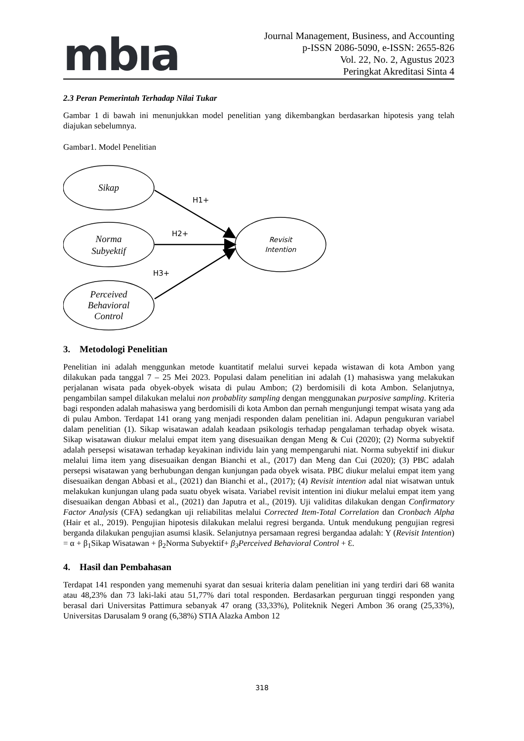mbıa
Journal Management, Business, and Accounting
p-ISSN 2086-5090, e-ISSN: 2655-826
Vol. 22, No. 2, Agustus 2023
Peringkat Akreditasi Sinta 4
2.3 Peran Pemerintah Terhadap Nilai Tukar
Gambar 1 di bawah ini menunjukkan model penelitian yang dikembangkan berdasarkan hipotesis yang telah diajukan sebelumnya.
Gambar1. Model Penelitian
Sikap
Norma
Subyektif
Perceived
Behavioral
Control
Revisit
Intention
H1+
H2+
H3+
3. Metodologi Penelitian
Penelitian ini adalah menggunkan metode kuantitatif melalui survei kepada wistawan di kota Ambon yang dilakukan pada tanggal 7 – 25 Mei 2023. Populasi dalam penelitian ini adalah (1) mahasiswa yang melakukan perjalanan wisata pada obyek-obyek wisata di pulau Ambon; (2) berdomisili di kota Ambon. Selanjutnya, pengambilan sampel dilakukan melalui non probablity sampling dengan menggunakan purposive sampling. Kriteria bagi responden adalah mahasiswa yang berdomisili di kota Ambon dan pernah mengunjungi tempat wisata yang ada di pulau Ambon. Terdapat 141 orang yang menjadi responden dalam penelitian ini. Adapun pengukuran variabel dalam penelitian (1). Sikap wisatawan adalah keadaan psikologis terhadap pengalaman terhadap obyek wisata. Sikap wisatawan diukur melalui empat item yang disesuaikan dengan Meng & Cui (2020); (2) Norma subyektif adalah persepsi wisatawan terhadap keyakinan individu lain yang mempengaruhi niat. Norma subyektif ini diukur melalui lima item yang disesuaikan dengan Bianchi et al., (2017) dan Meng dan Cui (2020); (3) PBC adalah persepsi wisatawan yang berhubungan dengan kunjungan pada obyek wisata. PBC diukur melalui empat item yang disesuaikan dengan Abbasi et al., (2021) dan Bianchi et al., (2017); (4) Revisit intention adal niat wisatwan untuk melakukan kunjungan ulang pada suatu obyek wisata. Variabel revisit intention ini diukur melalui empat item yang disesuaikan dengan Abbasi et al., (2021) dan Japutra et al., (2019). Uji validitas dilakukan dengan Confirmatory Factor Analysis (CFA) sedangkan uji reliabilitas melalui Corrected Item-Total Correlation dan Cronbach Alpha (Hair et al., 2019). Pengujian hipotesis dilakukan melalui regresi berganda. Untuk mendukung pengujian regresi berganda dilakukan pengujian asumsi klasik. Selanjutnya persamaan regresi bergandaa adalah: Y (Revisit Intention) = α + β<sub>1</sub>Sikap Wisatawan + β<sub>2</sub>Norma Subyektif+ β<sub>3</sub>Perceived Behavioral Control + Ɛ.
4. Hasil dan Pembahasan
Terdapat 141 responden yang memenuhi syarat dan sesuai kriteria dalam penelitian ini yang terdiri dari 68 wanita atau 48,23% dan 73 laki-laki atau 51,77% dari total responden. Berdasarkan perguruan tinggi responden yang berasal dari Universitas Pattimura sebanyak 47 orang (33,33%), Politeknik Negeri Ambon 36 orang (25,33%), Universitas Darusalam 9 orang (6,38%) STIA Alazka Ambon 12
318